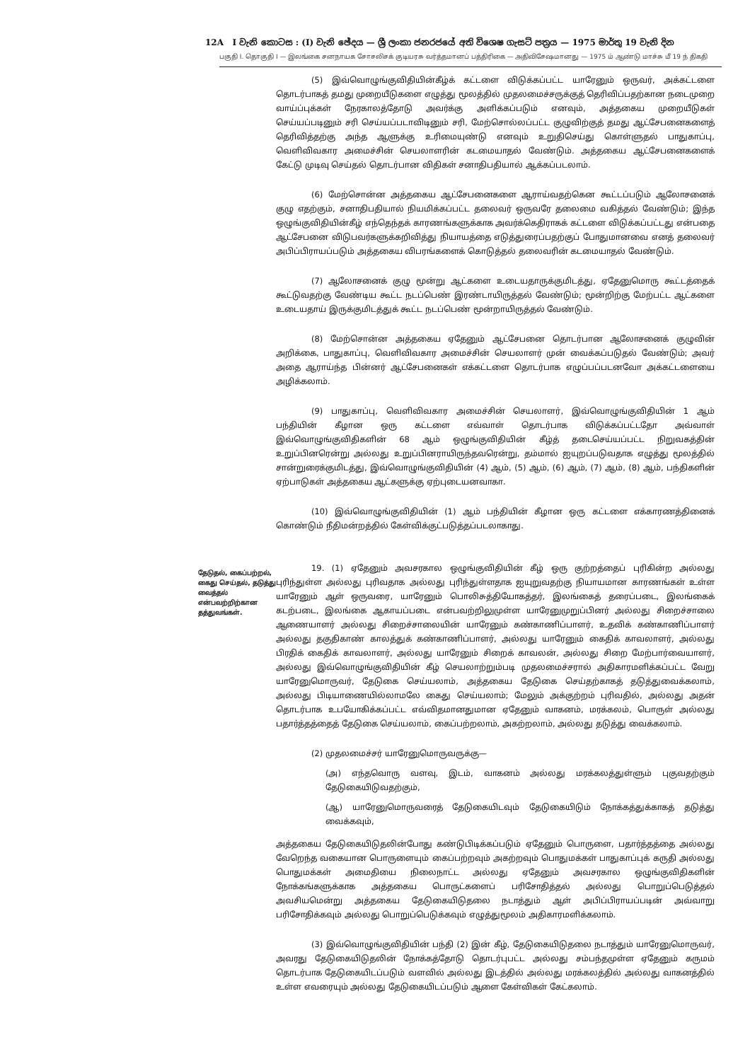12A I වැනි කොටස : (I) වැනි ඡේදය — ශ්‍රී ලංකා ජනරජයේ අති විශෙෂ ගැසට් පත්‍රය — 1975 මාර්තු 19 වැනි දින
பகுதி I. தொகுதி I — இலங்கை சனநாயக சோசலிசக் குடியரசு வர்த்தமானப் பத்திரிகை — அதிவிசேஷமானது — 1975 ம் ஆண்டு மாச்சு மீ 19 ந் திகதி
(5) இவ்வொழுங்குவிதியின்கீழ்க் கட்டளை விடுக்கப்பட்ட யாரேனும் ஒருவர், அக்கட்டளை தொடர்பாகத் தமது முறையீடுகளை எழுத்து மூலத்தில் முதலமைச்சருக்குத் தெரிவிப்பதற்கான நடைமுறை வாய்ப்புக்கள் நேரகாலத்தோடு அவர்க்கு அளிக்கப்படும் எனவும், அத்தகைய முறையீடுகள் செய்யப்படினும் சரி செய்யப்படாவிடினும் சரி, மேற்சொல்லப்பட்ட குழுவிற்குத் தமது ஆட்சேபனைகளைத் தெரிவித்தற்கு அந்த ஆளுக்கு உரிமையுண்டு எனவும் உறுதிசெய்து கொள்ளுதல் பாதுகாப்பு, வெளிவிவகார அமைச்சின் செயலாளரின் கடமையாதல் வேண்டும். அத்தகைய ஆட்சேபனைகளைக் கேட்டு முடிவு செய்தல் தொடர்பான விதிகள் சனாதிபதியால் ஆக்கப்படலாம்.
(6) மேற்சொன்ன அத்தகைய ஆட்சேபனைகளை ஆராய்வதற்கென கூட்டப்படும் ஆலோசனைக் குழு எதற்கும், சனாதிபதியால் நியமிக்கப்பட்ட தலைவர் ஒருவரே தலைமை வகித்தல் வேண்டும்; இந்த ஒழுங்குவிதியின்கீழ் எந்தெந்தக் காரணங்களுக்காக அவர்க்கெதிராகக் கட்டளை விடுக்கப்பட்டது என்பதை ஆட்சேபனை விடுபவர்களுக்கறிவித்து நியாயத்தை எடுத்துரைப்பதற்குப் போதுமானவை எனத் தலைவர் அபிப்பிராயப்படும் அத்தகைய விபரங்களைக் கொடுத்தல் தலைவரின் கடமையாதல் வேண்டும்.
(7) ஆலோசனைக் குழு மூன்று ஆட்களை உடையதாருக்குமிடத்து, ஏதேனுமொரு கூட்டத்தைக் கூட்டுவதற்கு வேண்டிய கூட்ட நடப்பெண் இரண்டாயிருத்தல் வேண்டும்; மூன்றிற்கு மேற்பட்ட ஆட்களை உடையதாய் இருக்குமிடத்துக் கூட்ட நடப்பெண் மூன்றாயிருத்தல் வேண்டும்.
(8) மேற்சொன்ன அத்தகைய ஏதேனும் ஆட்சேபனை தொடர்பான ஆலோசனைக் குழுவின் அறிக்கை, பாதுகாப்பு, வெளிவிவகார அமைச்சின் செயலாளர் முன் வைக்கப்படுதல் வேண்டும்; அவர் அதை ஆராய்ந்த பின்னர் ஆட்சேபனைகள் எக்கட்டளை தொடர்பாக எழுப்பப்படனவோ அக்கட்டளையை அழிக்கலாம்.
(9) பாதுகாப்பு, வெளிவிவகார அமைச்சின் செயலாளர், இவ்வொழுங்குவிதியின் 1 ஆம் பந்தியின் கீழான ஒரு கட்டளை எவ்வாள் தொடர்பாக விடுக்கப்பட்டதோ அவ்வாள் இவ்வொழுங்குவிதிகளின் 68 ஆம் ஒழுங்குவிதியின் கீழ்த் தடைசெய்யப்பட்ட நிறுவகத்தின் உறுப்பினரென்று அல்லது உறுப்பினராயிருந்தவரென்று, தம்மால் ஐயுறப்படுவதாக எழுத்து மூலத்தில் சான்றுரைக்குமிடத்து, இவ்வொழுங்குவிதியின் (4) ஆம், (5) ஆம், (6) ஆம், (7) ஆம், (8) ஆம், பந்திகளின் ஏற்பாடுகள் அத்தகைய ஆட்களுக்கு ஏற்புடையனவாகா.
(10) இவ்வொழுங்குவிதியின் (1) ஆம் பந்தியின் கீழான ஒரு கட்டளை எக்காரணத்தினைக் கொண்டும் நீதிமன்றத்தில் கேள்விக்குட்படுத்தப்படலாகாது.
தேடுதல், கைப்பற்றல், கைது செய்தல், தடுத்து வைத்தல் என்பவற்றிற்கான தத்துவங்கள்.
19. (1) ஏதேனும் அவசரகால ஒழுங்குவிதியின் கீழ் ஒரு குற்றத்தைப் புரிகின்ற அல்லது புரிந்துள்ள அல்லது புரிவதாக அல்லது புரிந்துள்ளதாக ஐயுறுவதற்கு நியாயமான காரணங்கள் உள்ள யாரேனும் ஆள் ஒருவரை, யாரேனும் பொலிசுத்தியோகத்தர், இலங்கைத் தரைப்படை, இலங்கைக் கடற்படை, இலங்கை ஆகாயப்படை என்பவற்றிலுமுள்ள யாரேனுமுறுப்பினர் அல்லது சிறைச்சாலை ஆணையாளர் அல்லது சிறைச்சாலையின் யாரேனும் கண்காணிப்பாளர், உதவிக் கண்காணிப்பாளர் அல்லது தகுதிகாண் காலத்துக் கண்காணிப்பாளர், அல்லது யாரேனும் கைதிக் காவலாளர், அல்லது பிரதிக் கைதிக் காவலாளர், அல்லது யாரேனும் சிறைக் காவலன், அல்லது சிறை மேற்பார்வையாளர், அல்லது இவ்வொழுங்குவிதியின் கீழ் செயலாற்றும்படி முதலமைச்சரால் அதிகாரமளிக்கப்பட்ட வேறு யாரேனுமொருவர், தேடுகை செய்யலாம், அத்தகைய தேடுகை செய்தற்காகத் தடுத்துவைக்கலாம், அல்லது பிடியாணையில்லாமலே கைது செய்யலாம்; மேலும் அக்குற்றம் புரிவதில், அல்லது அதன் தொடர்பாக உபயோகிக்கப்பட்ட எவ்விதமானதுமான ஏதேனும் வாகனம், மரக்கலம், பொருள் அல்லது பதார்த்தத்தைத் தேடுகை செய்யலாம், கைப்பற்றலாம், அகற்றலாம், அல்லது தடுத்து வைக்கலாம்.
(2) முதலமைச்சர் யாரேனுமொருவருக்கு—
(அ) எந்தவொரு வளவு, இடம், வாகனம் அல்லது மரக்கலத்துள்ளும் புகுவதற்கும் தேடுகையிடுவதற்கும்,
(ஆ) யாரேனுமொருவரைத் தேடுகையிடவும் தேடுகையிடும் நோக்கத்துக்காகத் தடுத்து வைக்கவும்,
அத்தகைய தேடுகையிடுதலின்போது கண்டுபிடிக்கப்படும் ஏதேனும் பொருளை, பதார்த்தத்தை அல்லது வேறெந்த வகையான பொருளையும் கைப்பற்றவும் அகற்றவும் பொதுமக்கள் பாதுகாப்புக் கருதி அல்லது பொதுமக்கள் அமைதியை நிலைநாட்ட அல்லது ஏதேனும் அவசரகால ஒழுங்குவிதிகளின் நோக்கங்களுக்காக அத்தகைய பொருட்களைப் பரிசோதித்தல் அல்லது பொறுப்பெடுத்தல் அவசியமென்று அத்தகைய தேடுகையிடுதலை நடாத்தும் ஆள் அபிப்பிராயப்படின் அவ்வாறு பரிசோதிக்கவும் அல்லது பொறுப்பெடுக்கவும் எழுத்துமூலம் அதிகாரமளிக்கலாம்.
(3) இவ்வொழுங்குவிதியின் பந்தி (2) இன் கீழ், தேடுகையிடுதலை நடாத்தும் யாரேனுமொருவர், அவரது தேடுகையிடுதலின் நோக்கத்தோடு தொடர்புபட்ட அல்லது சம்பந்தமுள்ள ஏதேனும் கருமம் தொடர்பாக தேடுகையிடப்படும் வளவில் அல்லது இடத்தில் அல்லது மரக்கலத்தில் அல்லது வாகனத்தில் உள்ள எவரையும் அல்லது தேடுகையிடப்படும் ஆளை கேள்விகள் கேட்கலாம்.